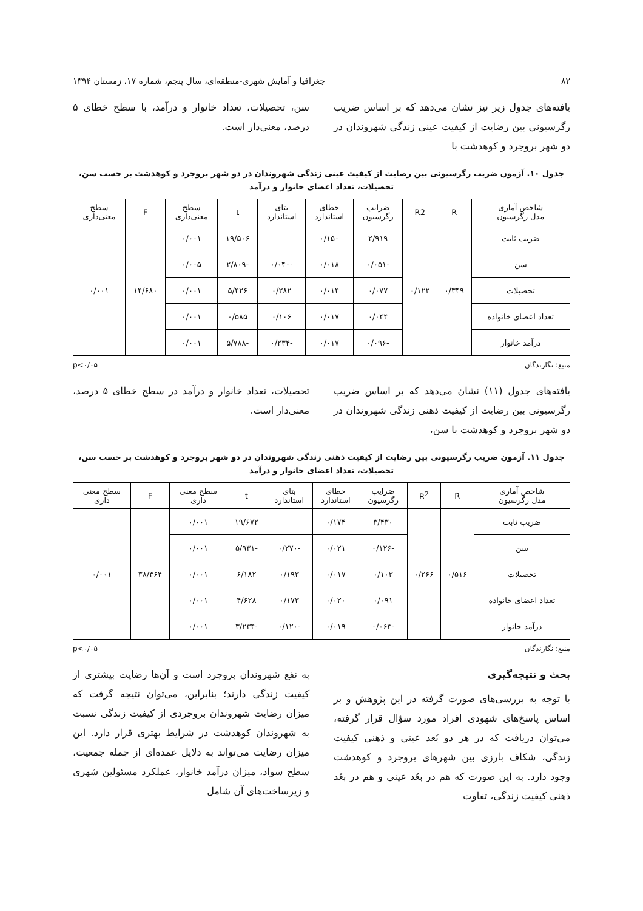۸۲ جغرافیا و آمایش شهری-منطقه‌ای، سال پنجم، شماره ۱۷، زمستان ۱۳۹۴
یافته‌های جدول زیر نیز نشان می‌دهد که بر اساس ضریب رگرسیونی بین رضایت از کیفیت عینی زندگی شهروندان در دو شهر بروجرد و کوهدشت با
سن، تحصیلات، تعداد خانوار و درآمد، با سطح خطای ۵ درصد، معنی‌دار است.
جدول ۱۰. آزمون ضریب رگرسیونی بین رضایت از کیفیت عینی زندگی شهروندان در دو شهر بروجرد و کوهدشت بر حسب سن، تحصیلات، تعداد اعضای خانوار و درآمد
| شاخص آماری مدل رگرسیون | R | R2 | ضرایب رگرسیون | خطای استاندارد | بتای استاندارد | t | سطح معنی‌داری | F | سطح معنی‌داری |
| --- | --- | --- | --- | --- | --- | --- | --- | --- | --- |
| ضریب ثابت | ۰/۳۴۹ | ۰/۱۲۲ | ۲/۹۱۹ | ۰/۱۵۰ | | ۱۹/۵۰۶ | ۰/۰۰۱ | ۱۴/۶۸۰ | ۰/۰۰۱ |
| سن | | | -۰/۰۵۱ | ۰/۰۱۸ | -۰/۰۴۰ | -۲/۸۰۹ | ۰/۰۰۵ | | |
| تحصیلات | | | ۰/۰۷۷ | ۰/۰۱۴ | ۰/۲۸۲ | ۵/۴۲۶ | ۰/۰۰۱ | | |
| تعداد اعضای خانواده | | | ۰/۰۴۴ | ۰/۰۱۷ | ۰/۱۰۶ | ۰/۵۸۵ | ۰/۰۰۱ | | |
| درآمد خانوار | | | -۰/۰۹۶ | ۰/۰۱۷ | -۰/۲۳۴ | -۵/۷۸۸ | ۰/۰۰۱ | | |
منبع: نگارندگان p<۰/۰۵
یافته‌های جدول (۱۱) نشان می‌دهد که بر اساس ضریب رگرسیونی بین رضایت از کیفیت ذهنی زندگی شهروندان در دو شهر بروجرد و کوهدشت با سن،
تحصیلات، تعداد خانوار و درآمد در سطح خطای ۵ درصد، معنی‌دار است.
جدول ۱۱. آزمون ضریب رگرسیونی بین رضایت از کیفیت ذهنی زندگی شهروندان در دو شهر بروجرد و کوهدشت بر حسب سن، تحصیلات، تعداد اعضای خانوار و درآمد
| شاخص آماری مدل رگرسیون | R | R<sup>2</sup> | ضرایب رگرسیون | خطای استاندارد | بتای استاندارد | t | سطح معنی داری | F | سطح معنی داری |
| --- | --- | --- | --- | --- | --- | --- | --- | --- | --- |
| ضریب ثابت | ۰/۵۱۶ | ۰/۲۶۶ | ۳/۴۳۰ | ۰/۱۷۴ | | ۱۹/۶۷۲ | ۰/۰۰۱ | ۳۸/۴۶۴ | ۰/۰۰۱ |
| سن | | | -۰/۱۲۶ | ۰/۰۲۱ | -۰/۲۷۰ | -۵/۹۳۱ | ۰/۰۰۱ | | |
| تحصیلات | | | ۰/۱۰۳ | ۰/۰۱۷ | ۰/۱۹۳ | ۶/۱۸۲ | ۰/۰۰۱ | | |
| تعداد اعضای خانواده | | | ۰/۰۹۱ | ۰/۰۲۰ | ۰/۱۷۳ | ۴/۶۲۸ | ۰/۰۰۱ | | |
| درآمد خانوار | | | -۰/۰۶۳ | ۰/۰۱۹ | -۰/۱۲۰ | -۳/۲۳۴ | ۰/۰۰۱ | | |
منبع: نگارندگان p<۰/۰۵
بحث و نتیجه‌گیری
با توجه به بررسی‌های صورت گرفته در این پژوهش و بر اساس پاسخ‌های شهودی افراد مورد سؤال قرار گرفته، می‌توان دریافت که در هر دو بُعد عینی و ذهنی کیفیت زندگی، شکاف بارزی بین شهرهای بروجرد و کوهدشت وجود دارد. به این صورت که هم در بعُد عینی و هم در بعُد ذهنی کیفیت زندگی، تفاوت
به نفع شهروندان بروجرد است و آن‌ها رضایت بیشتری از کیفیت زندگی دارند؛ بنابراین، می‌توان نتیجه گرفت که میزان رضایت شهروندان بروجردی از کیفیت زندگی نسبت به شهروندان کوهدشت در شرایط بهتری قرار دارد. این میزان رضایت می‌تواند به دلایل عمده‌ای از جمله جمعیت، سطح سواد، میزان درآمد خانوار، عملکرد مسئولین شهری و زیرساخت‌های آن شامل